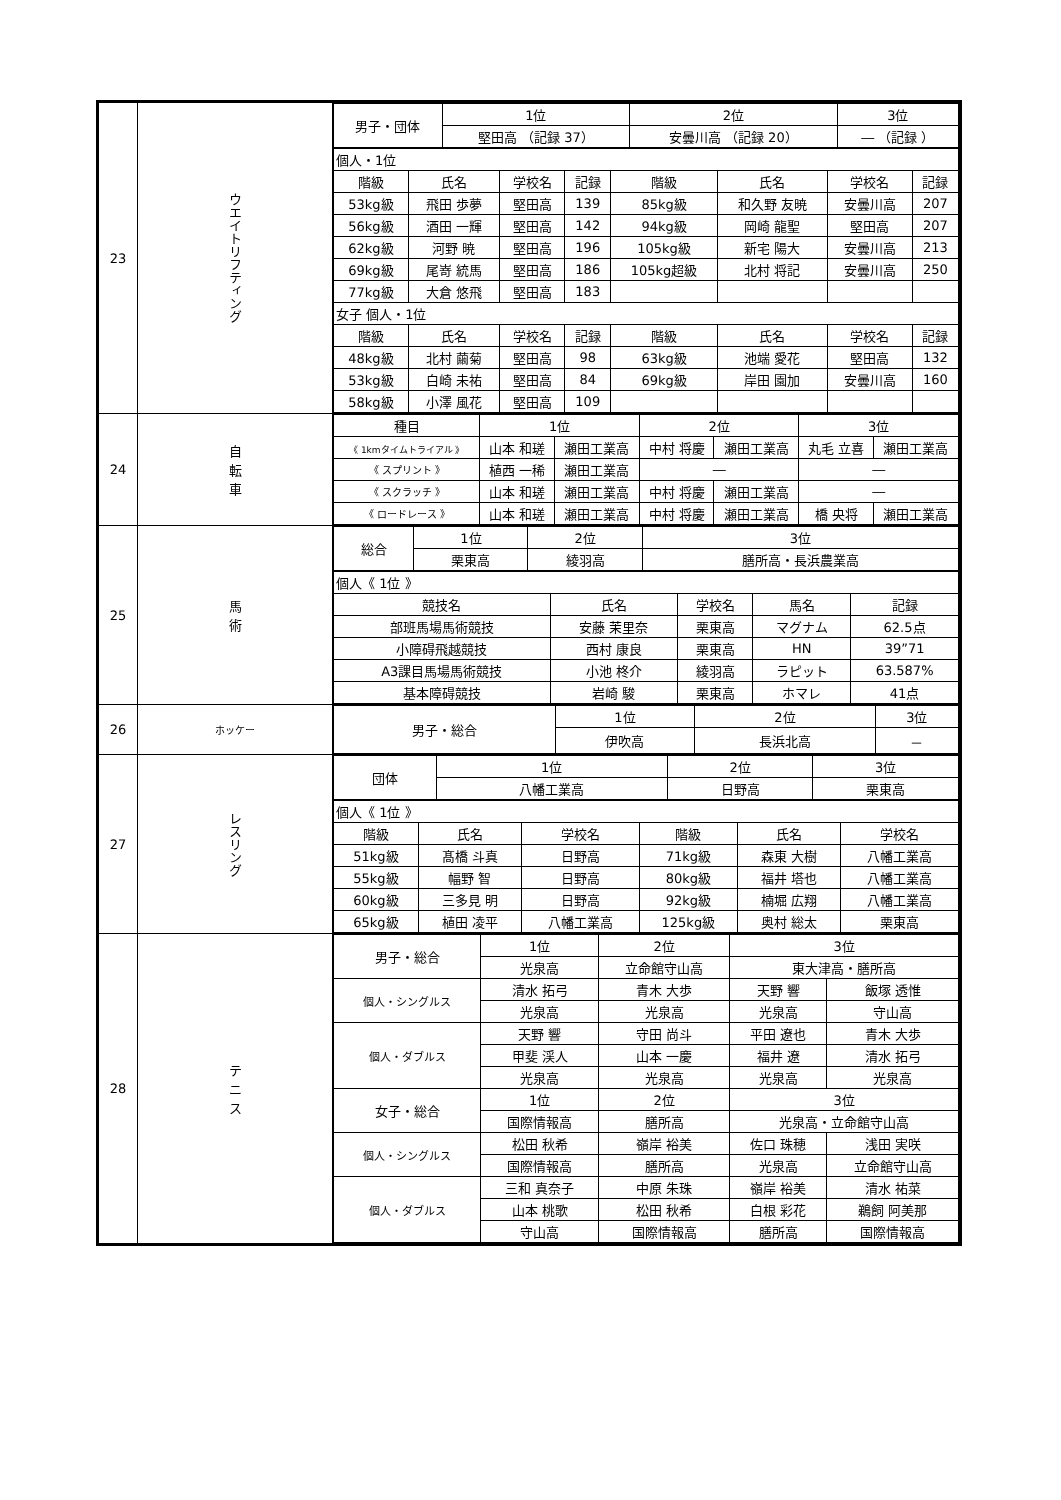| 23 | ウエイトリフティング | / 男子・団体 / 1位 / 2位 / 3位 / / --- / --- / --- / --- / / / 堅田高 （記録 37） / 安曇川高 （記録 20） / ― （記録 ） / / 個人・1位 / / / / / / / / / 階級 / 氏名 / 学校名 / 記録 / 階級 / 氏名 / 学校名 / 記録 / / 53kg級 / 飛田 歩夢 / 堅田高 / 139 / 85kg級 / 和久野 友暁 / 安曇川高 / 207 / / 56kg級 / 酒田 一輝 / 堅田高 / 142 / 94kg級 / 岡崎 龍聖 / 堅田高 / 207 / / 62kg級 / 河野 暁 / 堅田高 / 196 / 105kg級 / 新宅 陽大 / 安曇川高 / 213 / / 69kg級 / 尾嵜 統馬 / 堅田高 / 186 / 105kg超級 / 北村 将記 / 安曇川高 / 250 / / 77kg級 / 大倉 悠飛 / 堅田高 / 183 / / / / / / 女子 個人・1位 / / / / / / / / / 階級 / 氏名 / 学校名 / 記録 / 階級 / 氏名 / 学校名 / 記録 / / 48kg級 / 北村 繭菊 / 堅田高 / 98 / 63kg級 / 池端 愛花 / 堅田高 / 132 / / 53kg級 / 白崎 未祐 / 堅田高 / 84 / 69kg級 / 岸田 園加 / 安曇川高 / 160 / / 58kg級 / 小澤 風花 / 堅田高 / 109 / / / / / |
| 24 | 自 転 車 | / 種目 / 1位 / / 2位 / / 3位 / / / --- / --- / --- / --- / --- / --- / --- / / 《 1kmタイムトライアル 》 / 山本 和瑳 / 瀬田工業高 / 中村 将慶 / 瀬田工業高 / 丸毛 立喜 / 瀬田工業高 / / 《 スプリント 》 / 植西 一稀 / 瀬田工業高 / ― / / ― / / / 《 スクラッチ 》 / 山本 和瑳 / 瀬田工業高 / 中村 将慶 / 瀬田工業高 / ― / / / 《 ロードレース 》 / 山本 和瑳 / 瀬田工業高 / 中村 将慶 / 瀬田工業高 / 橋 央将 / 瀬田工業高 / |
| 25 | 馬 術 | / 総合 / 1位 / 2位 / 3位 / / --- / --- / --- / --- / / / 栗東高 / 綾羽高 / 膳所高・長浜農業高 / / 個人《 1位 》 / / / / / / 競技名 / 氏名 / 学校名 / 馬名 / 記録 / / 部班馬場馬術競技 / 安藤 茉里奈 / 栗東高 / マグナム / 62.5点 / / 小障碍飛越競技 / 西村 康良 / 栗東高 / HN / 39”71 / / A3課目馬場馬術競技 / 小池 柊介 / 綾羽高 / ラピット / 63.587% / / 基本障碍競技 / 岩崎 駿 / 栗東高 / ホマレ / 41点 / |
| 26 | ホッケー | / 男子・総合 / 1位 / 2位 / 3位 / / --- / --- / --- / --- / / / 伊吹高 / 長浜北高 / － / |
| 27 | レスリング | / 団体 / 1位 / 2位 / 3位 / / --- / --- / --- / --- / / / 八幡工業高 / 日野高 / 栗東高 / / 個人《 1位 》 / / / / / / / 階級 / 氏名 / 学校名 / 階級 / 氏名 / 学校名 / / 51kg級 / 髙橋 斗真 / 日野高 / 71kg級 / 森東 大樹 / 八幡工業高 / / 55kg級 / 幅野 智 / 日野高 / 80kg級 / 福井 塔也 / 八幡工業高 / / 60kg級 / 三多見 明 / 日野高 / 92kg級 / 楠堀 広翔 / 八幡工業高 / / 65kg級 / 植田 凌平 / 八幡工業高 / 125kg級 / 奥村 総太 / 栗東高 / |
| 28 | テ ニ ス | / 男子・総合 / 1位 / 2位 / 3位 / / / --- / --- / --- / --- / --- / / / 光泉高 / 立命館守山高 / 東大津高・膳所高 / / / 個人・シングルス / 清水 拓弓 / 青木 大歩 / 天野 響 / 飯塚 透惟 / / / 光泉高 / 光泉高 / 光泉高 / 守山高 / / 個人・ダブルス / 天野 響 / 守田 尚斗 / 平田 遼也 / 青木 大歩 / / / 甲斐 渓人 / 山本 一慶 / 福井 遼 / 清水 拓弓 / / / 光泉高 / 光泉高 / 光泉高 / 光泉高 / / 女子・総合 / 1位 / 2位 / 3位 / / / / 国際情報高 / 膳所高 / 光泉高・立命館守山高 / / / 個人・シングルス / 松田 秋希 / 嶺岸 裕美 / 佐口 珠穂 / 浅田 実咲 / / / 国際情報高 / 膳所高 / 光泉高 / 立命館守山高 / / 個人・ダブルス / 三和 真奈子 / 中原 朱珠 / 嶺岸 裕美 / 清水 祐菜 / / / 山本 桃歌 / 松田 秋希 / 白根 彩花 / 鵜飼 阿美那 / / / 守山高 / 国際情報高 / 膳所高 / 国際情報高 / |